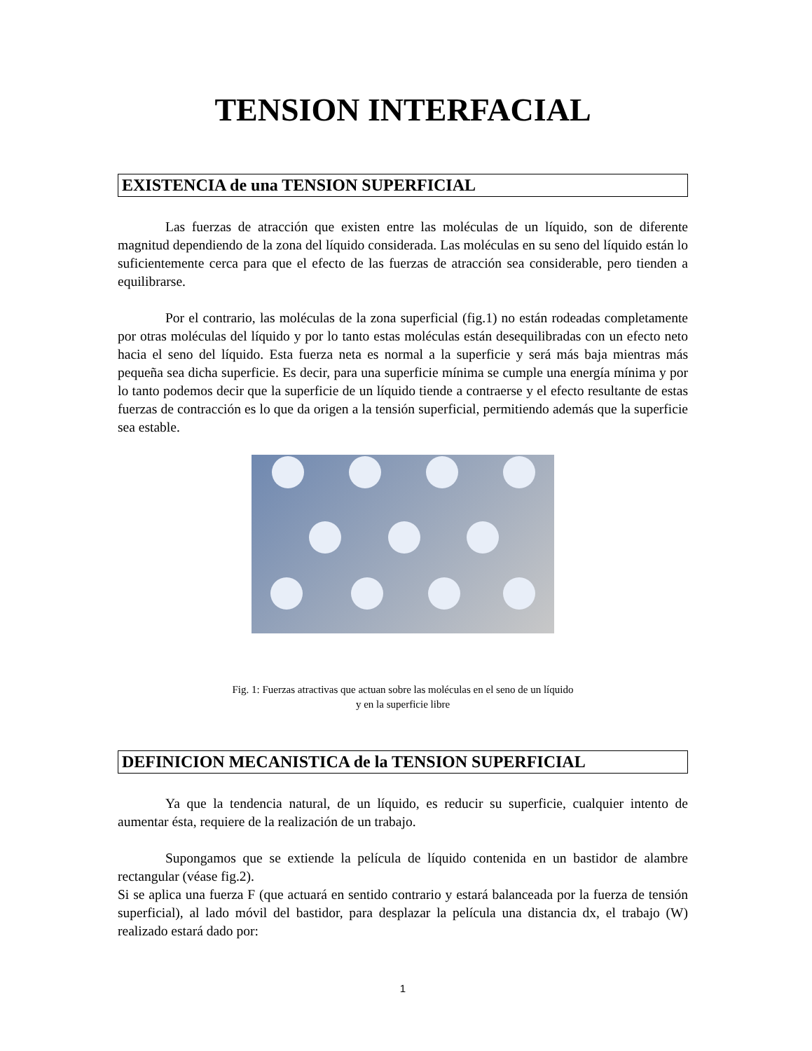TENSION INTERFACIAL
EXISTENCIA de una TENSION SUPERFICIAL
Las fuerzas de atracción que existen entre las moléculas de un líquido, son de diferente magnitud dependiendo de la zona del líquido considerada. Las moléculas en su seno del líquido están lo suficientemente cerca para que el efecto de las fuerzas de atracción sea considerable, pero tienden a equilibrarse.
Por el contrario, las moléculas de la zona superficial (fig.1) no están rodeadas completamente por otras moléculas del líquido y por lo tanto estas moléculas están desequilibradas con un efecto neto hacia el seno del líquido. Esta fuerza neta es normal a la superficie y será más baja mientras más pequeña sea dicha superficie. Es decir, para una superficie mínima se cumple una energía mínima y por lo tanto podemos decir que la superficie de un líquido tiende a contraerse y el efecto resultante de estas fuerzas de contracción es lo que da origen a la tensión superficial, permitiendo además que la superficie sea estable.
Fig. 1: Fuerzas atractivas que actuan sobre las moléculas en el seno de un líquido
y en la superficie libre
DEFINICION MECANISTICA de la TENSION SUPERFICIAL
Ya que la tendencia natural, de un líquido, es reducir su superficie, cualquier intento de aumentar ésta, requiere de la realización de un trabajo.
Supongamos que se extiende la película de líquido contenida en un bastidor de alambre rectangular (véase fig.2).
Si se aplica una fuerza F (que actuará en sentido contrario y estará balanceada por la fuerza de tensión superficial), al lado móvil del bastidor, para desplazar la película una distancia dx, el trabajo (W) realizado estará dado por:
1